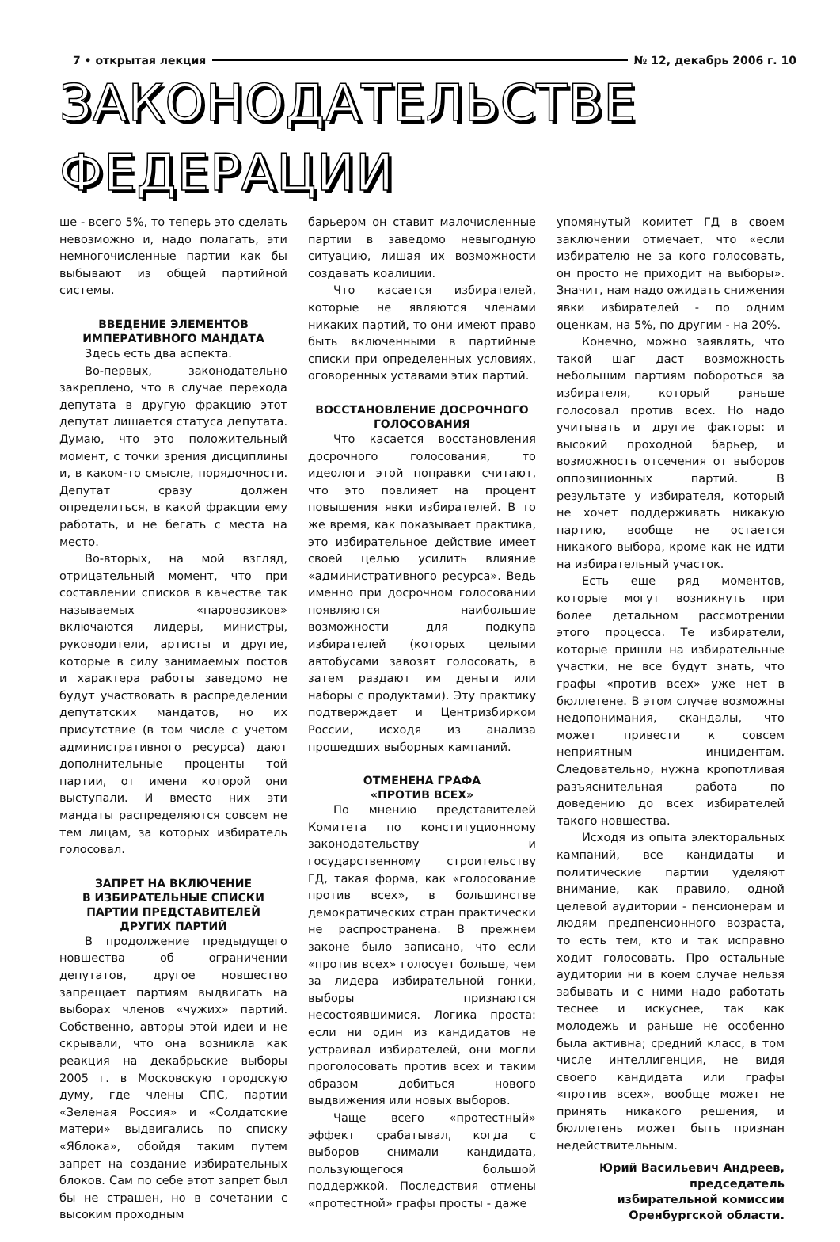7 • открытая лекция № 12, декабрь 2006 г. 10
ЗАКОНОДАТЕЛЬСТВЕ
ФЕДЕРАЦИИ
ше - всего 5%, то теперь это сделать невозможно и, надо полагать, эти немногочисленные партии как бы выбывают из общей партийной системы.
ВВЕДЕНИЕ ЭЛЕМЕНТОВ
ИМПЕРАТИВНОГО МАНДАТА
Здесь есть два аспекта.
Во-первых, законодательно закреплено, что в случае перехода депутата в другую фракцию этот депутат лишается статуса депутата. Думаю, что это положительный момент, с точки зрения дисциплины и, в каком-то смысле, порядочности. Депутат сразу должен определиться, в какой фракции ему работать, и не бегать с места на место.
Во-вторых, на мой взгляд, отрицательный момент, что при составлении списков в качестве так называемых «паровозиков» включаются лидеры, министры, руководители, артисты и другие, которые в силу занимаемых постов и характера работы заведомо не будут участвовать в распределении депутатских мандатов, но их присутствие (в том числе с учетом административного ресурса) дают дополнительные проценты той партии, от имени которой они выступали. И вместо них эти мандаты распределяются совсем не тем лицам, за которых избиратель голосовал.
ЗАПРЕТ НА ВКЛЮЧЕНИЕ
В ИЗБИРАТЕЛЬНЫЕ СПИСКИ
ПАРТИИ ПРЕДСТАВИТЕЛЕЙ
ДРУГИХ ПАРТИЙ
В продолжение предыдущего новшества об ограничении депутатов, другое новшество запрещает партиям выдвигать на выборах членов «чужих» партий. Собственно, авторы этой идеи и не скрывали, что она возникла как реакция на декабрьские выборы 2005 г. в Московскую городскую думу, где члены СПС, партии «Зеленая Россия» и «Солдатские матери» выдвигались по списку «Яблока», обойдя таким путем запрет на создание избирательных блоков. Сам по себе этот запрет был бы не страшен, но в сочетании с высоким проходным
барьером он ставит малочисленные партии в заведомо невыгодную ситуацию, лишая их возможности создавать коалиции.
Что касается избирателей, которые не являются членами никаких партий, то они имеют право быть включенными в партийные списки при определенных условиях, оговоренных уставами этих партий.
ВОССТАНОВЛЕНИЕ ДОСРОЧНОГО
ГОЛОСОВАНИЯ
Что касается восстановления досрочного голосования, то идеологи этой поправки считают, что это повлияет на процент повышения явки избирателей. В то же время, как показывает практика, это избирательное действие имеет своей целью усилить влияние «административного ресурса». Ведь именно при досрочном голосовании появляются наибольшие возможности для подкупа избирателей (которых целыми автобусами завозят голосовать, а затем раздают им деньги или наборы с продуктами). Эту практику подтверждает и Центризбирком России, исходя из анализа прошедших выборных кампаний.
ОТМЕНЕНА ГРАФА
«ПРОТИВ ВСЕХ»
По мнению представителей Комитета по конституционному законодательству и государственному строительству ГД, такая форма, как «голосование против всех», в большинстве демократических стран практически не распространена. В прежнем законе было записано, что если «против всех» голосует больше, чем за лидера избирательной гонки, выборы признаются несостоявшимися. Логика проста: если ни один из кандидатов не устраивал избирателей, они могли проголосовать против всех и таким образом добиться нового выдвижения или новых выборов.
Чаще всего «протестный» эффект срабатывал, когда с выборов снимали кандидата, пользующегося большой поддержкой. Последствия отмены «протестной» графы просты - даже
упомянутый комитет ГД в своем заключении отмечает, что «если избирателю не за кого голосовать, он просто не приходит на выборы». Значит, нам надо ожидать снижения явки избирателей - по одним оценкам, на 5%, по другим - на 20%.
Конечно, можно заявлять, что такой шаг даст возможность небольшим партиям побороться за избирателя, который раньше голосовал против всех. Но надо учитывать и другие факторы: и высокий проходной барьер, и возможность отсечения от выборов оппозиционных партий. В результате у избирателя, который не хочет поддерживать никакую партию, вообще не остается никакого выбора, кроме как не идти на избирательный участок.
Есть еще ряд моментов, которые могут возникнуть при более детальном рассмотрении этого процесса. Те избиратели, которые пришли на избирательные участки, не все будут знать, что графы «против всех» уже нет в бюллетене. В этом случае возможны недопонимания, скандалы, что может привести к совсем неприятным инцидентам. Следовательно, нужна кропотливая разъяснительная работа по доведению до всех избирателей такого новшества.
Исходя из опыта электоральных кампаний, все кандидаты и политические партии уделяют внимание, как правило, одной целевой аудитории - пенсионерам и людям предпенсионного возраста, то есть тем, кто и так исправно ходит голосовать. Про остальные аудитории ни в коем случае нельзя забывать и с ними надо работать теснее и искуснее, так как молодежь и раньше не особенно была активна; средний класс, в том числе интеллигенция, не видя своего кандидата или графы «против всех», вообще может не принять никакого решения, и бюллетень может быть признан недействительным.
Юрий Васильевич Андреев,
председатель
избирательной комиссии
Оренбургской области.